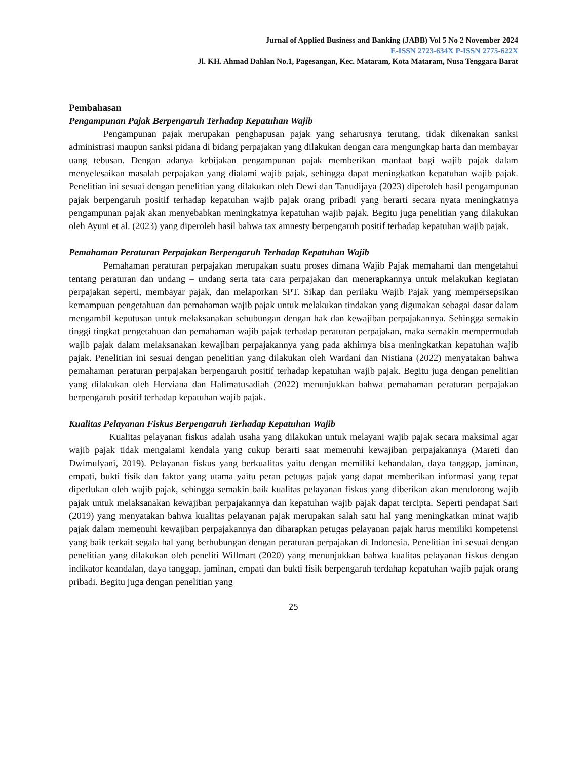Jurnal of Applied Business and Banking (JABB) Vol 5 No 2 November 2024
E-ISSN 2723-634X P-ISSN 2775-622X
Jl. KH. Ahmad Dahlan No.1, Pagesangan, Kec. Mataram, Kota Mataram, Nusa Tenggara Barat
Pembahasan
Pengampunan Pajak Berpengaruh Terhadap Kepatuhan Wajib
Pengampunan pajak merupakan penghapusan pajak yang seharusnya terutang, tidak dikenakan sanksi administrasi maupun sanksi pidana di bidang perpajakan yang dilakukan dengan cara mengungkap harta dan membayar uang tebusan. Dengan adanya kebijakan pengampunan pajak memberikan manfaat bagi wajib pajak dalam menyelesaikan masalah perpajakan yang dialami wajib pajak, sehingga dapat meningkatkan kepatuhan wajib pajak. Penelitian ini sesuai dengan penelitian yang dilakukan oleh Dewi dan Tanudijaya (2023) diperoleh hasil pengampunan pajak berpengaruh positif terhadap kepatuhan wajib pajak orang pribadi yang berarti secara nyata meningkatnya pengampunan pajak akan menyebabkan meningkatnya kepatuhan wajib pajak. Begitu juga penelitian yang dilakukan oleh Ayuni et al. (2023) yang diperoleh hasil bahwa tax amnesty berpengaruh positif terhadap kepatuhan wajib pajak.
Pemahaman Peraturan Perpajakan Berpengaruh Terhadap Kepatuhan Wajib
Pemahaman peraturan perpajakan merupakan suatu proses dimana Wajib Pajak memahami dan mengetahui tentang peraturan dan undang – undang serta tata cara perpajakan dan menerapkannya untuk melakukan kegiatan perpajakan seperti, membayar pajak, dan melaporkan SPT. Sikap dan perilaku Wajib Pajak yang mempersepsikan kemampuan pengetahuan dan pemahaman wajib pajak untuk melakukan tindakan yang digunakan sebagai dasar dalam mengambil keputusan untuk melaksanakan sehubungan dengan hak dan kewajiban perpajakannya. Sehingga semakin tinggi tingkat pengetahuan dan pemahaman wajib pajak terhadap peraturan perpajakan, maka semakin mempermudah wajib pajak dalam melaksanakan kewajiban perpajakannya yang pada akhirnya bisa meningkatkan kepatuhan wajib pajak. Penelitian ini sesuai dengan penelitian yang dilakukan oleh Wardani dan Nistiana (2022) menyatakan bahwa pemahaman peraturan perpajakan berpengaruh positif terhadap kepatuhan wajib pajak. Begitu juga dengan penelitian yang dilakukan oleh Herviana dan Halimatusadiah (2022) menunjukkan bahwa pemahaman peraturan perpajakan berpengaruh positif terhadap kepatuhan wajib pajak.
Kualitas Pelayanan Fiskus Berpengaruh Terhadap Kepatuhan Wajib
Kualitas pelayanan fiskus adalah usaha yang dilakukan untuk melayani wajib pajak secara maksimal agar wajib pajak tidak mengalami kendala yang cukup berarti saat memenuhi kewajiban perpajakannya (Mareti dan Dwimulyani, 2019). Pelayanan fiskus yang berkualitas yaitu dengan memiliki kehandalan, daya tanggap, jaminan, empati, bukti fisik dan faktor yang utama yaitu peran petugas pajak yang dapat memberikan informasi yang tepat diperlukan oleh wajib pajak, sehingga semakin baik kualitas pelayanan fiskus yang diberikan akan mendorong wajib pajak untuk melaksanakan kewajiban perpajakannya dan kepatuhan wajib pajak dapat tercipta. Seperti pendapat Sari (2019) yang menyatakan bahwa kualitas pelayanan pajak merupakan salah satu hal yang meningkatkan minat wajib pajak dalam memenuhi kewajiban perpajakannya dan diharapkan petugas pelayanan pajak harus memiliki kompetensi yang baik terkait segala hal yang berhubungan dengan peraturan perpajakan di Indonesia. Penelitian ini sesuai dengan penelitian yang dilakukan oleh peneliti Willmart (2020) yang menunjukkan bahwa kualitas pelayanan fiskus dengan indikator keandalan, daya tanggap, jaminan, empati dan bukti fisik berpengaruh terdahap kepatuhan wajib pajak orang pribadi. Begitu juga dengan penelitian yang
25